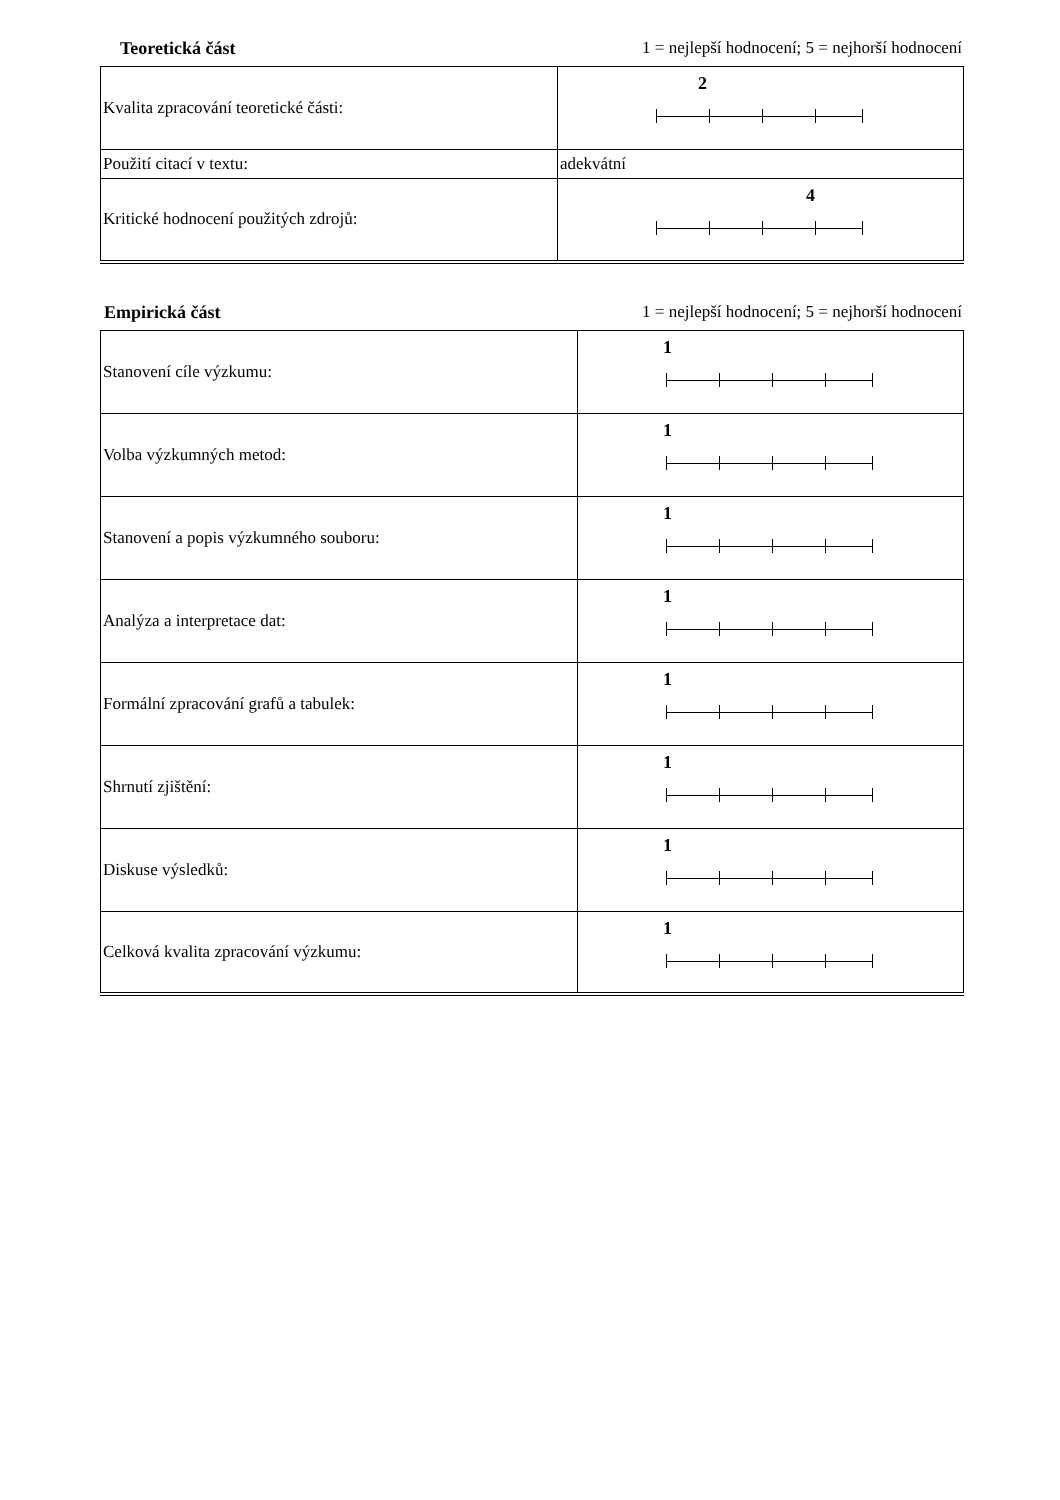Teoretická část 1 = nejlepší hodnocení; 5 = nejhorší hodnocení
| Kvalita zpracování teoretické části: | 2 |
| Použití citací v textu: | adekvátní |
| Kritické hodnocení použitých zdrojů: | 4 |
Empirická část 1 = nejlepší hodnocení; 5 = nejhorší hodnocení
| Stanovení cíle výzkumu: | 1 |
| Volba výzkumných metod: | 1 |
| Stanovení a popis výzkumného souboru: | 1 |
| Analýza a interpretace dat: | 1 |
| Formální zpracování grafů a tabulek: | 1 |
| Shrnutí zjištění: | 1 |
| Diskuse výsledků: | 1 |
| Celková kvalita zpracování výzkumu: | 1 |